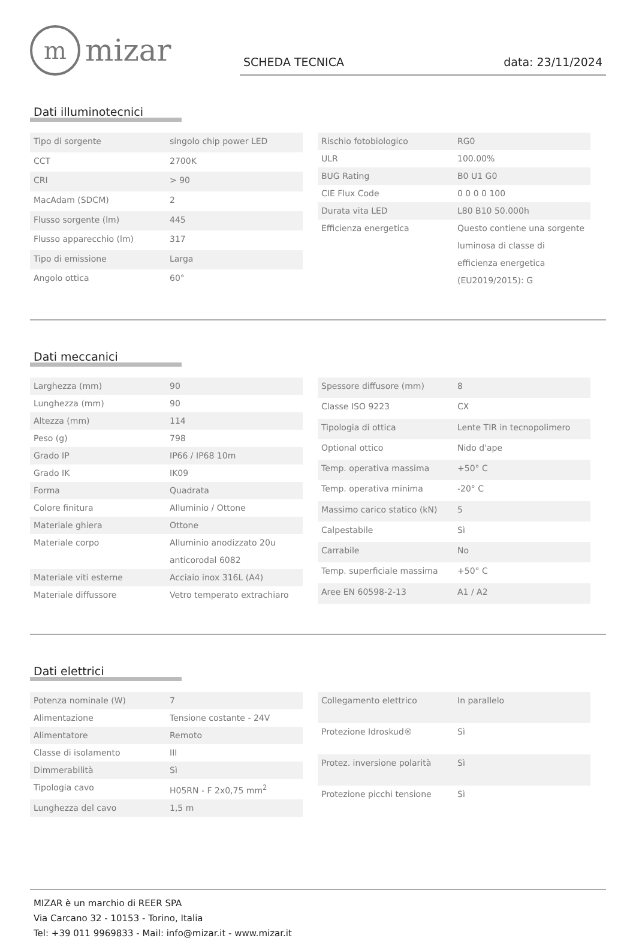mmizar
SCHEDA TECNICA data: 23/11/2024
Dati illuminotecnici
| Tipo di sorgente | singolo chip power LED |
| CCT | 2700K |
| CRI | > 90 |
| MacAdam (SDCM) | 2 |
| Flusso sorgente (lm) | 445 |
| Flusso apparecchio (lm) | 317 |
| Tipo di emissione | Larga |
| Angolo ottica | 60° |
| Rischio fotobiologico | RG0 |
| ULR | 100.00% |
| BUG Rating | B0 U1 G0 |
| CIE Flux Code | 0 0 0 0 100 |
| Durata vita LED | L80 B10 50.000h |
| Efficienza energetica | Questo contiene una sorgente luminosa di classe di efficienza energetica (EU2019/2015): G |
Dati meccanici
| Larghezza (mm) | 90 |
| Lunghezza (mm) | 90 |
| Altezza (mm) | 114 |
| Peso (g) | 798 |
| Grado IP | IP66 / IP68 10m |
| Grado IK | IK09 |
| Forma | Quadrata |
| Colore finitura | Alluminio / Ottone |
| Materiale ghiera | Ottone |
| Materiale corpo | Alluminio anodizzato 20u anticorodal 6082 |
| Materiale viti esterne | Acciaio inox 316L (A4) |
| Materiale diffussore | Vetro temperato extrachiaro |
| Spessore diffusore (mm) | 8 |
| Classe ISO 9223 | CX |
| Tipologia di ottica | Lente TIR in tecnopolimero |
| Optional ottico | Nido d'ape |
| Temp. operativa massima | +50° C |
| Temp. operativa minima | -20° C |
| Massimo carico statico (kN) | 5 |
| Calpestabile | Sì |
| Carrabile | No |
| Temp. superficiale massima | +50° C |
| Aree EN 60598-2-13 | A1 / A2 |
Dati elettrici
| Potenza nominale (W) | 7 |
| Alimentazione | Tensione costante - 24V |
| Alimentatore | Remoto |
| Classe di isolamento | III |
| Dimmerabilità | Sì |
| Tipologia cavo | H05RN - F 2x0,75 mm<sup>2</sup> |
| Lunghezza del cavo | 1,5 m |
| Collegamento elettrico | In parallelo |
| Protezione Idroskud® | Sì |
| Protez. inversione polarità | Sì |
| Protezione picchi tensione | Sì |
MIZAR è un marchio di REER SPA
Via Carcano 32 - 10153 - Torino, Italia
Tel: +39 011 9969833 - Mail: info@mizar.it - www.mizar.it